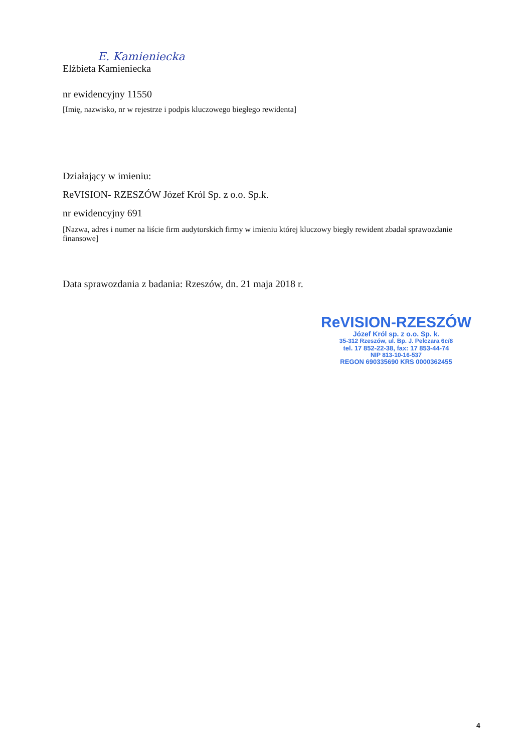E. Kamieniecka
Elżbieta Kamieniecka
nr ewidencyjny 11550
[Imię, nazwisko, nr w rejestrze i podpis kluczowego biegłego rewidenta]
Działający w imieniu:
ReVISION- RZESZÓW Józef Król Sp. z o.o. Sp.k.
nr ewidencyjny 691
[Nazwa, adres i numer na liście firm audytorskich firmy w imieniu której kluczowy biegły rewident zbadał sprawozdanie finansowe]
Data sprawozdania z badania: Rzeszów, dn. 21 maja 2018 r.
ReVISION-RZESZÓW
Józef Król sp. z o.o. Sp. k.
35-312 Rzeszów, ul. Bp. J. Pelczara 6c/8
tel. 17 852-22-38, fax: 17 853-44-74
NIP 813-10-16-537
REGON 690335690 KRS 0000362455
4